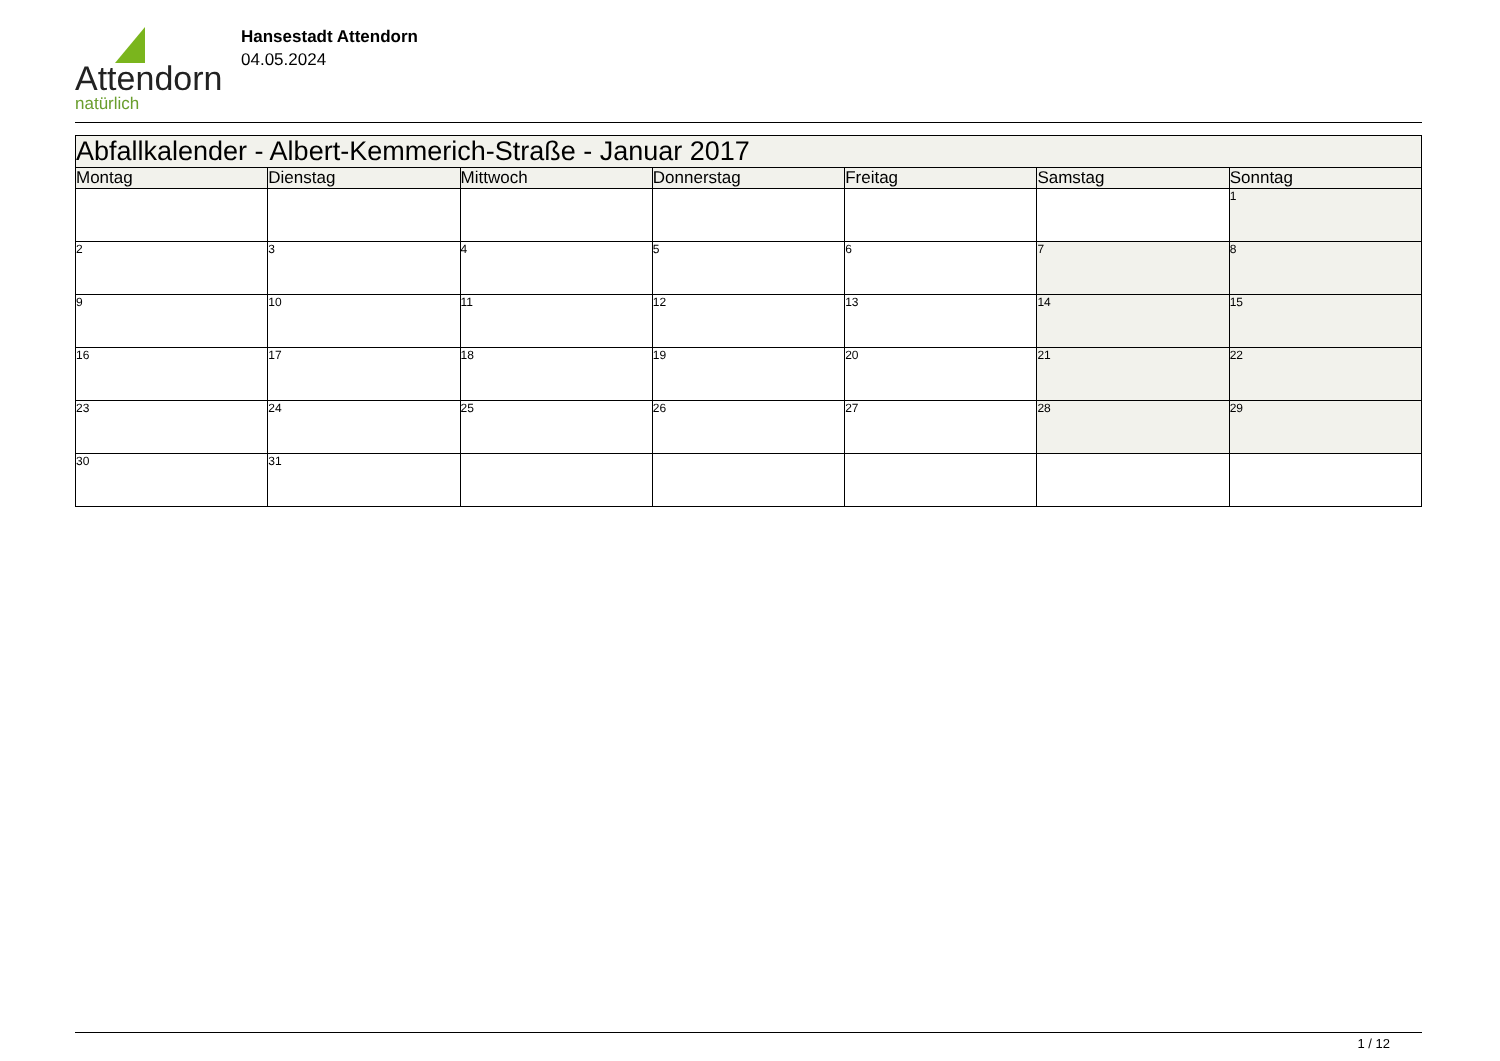Attendorn
natürlich
Hansestadt Attendorn
04.05.2024
| Abfallkalender - Albert-Kemmerich-Straße - Januar 2017 | | | | | | |
| --- | --- | --- | --- | --- | --- | --- |
| Montag | Dienstag | Mittwoch | Donnerstag | Freitag | Samstag | Sonntag |
| | | | | | | 1 |
| 2 | 3 | 4 | 5 | 6 | 7 | 8 |
| 9 | 10 | 11 | 12 | 13 | 14 | 15 |
| 16 | 17 | 18 | 19 | 20 | 21 | 22 |
| 23 | 24 | 25 | 26 | 27 | 28 | 29 |
| 30 | 31 | | | | | |
1 / 12